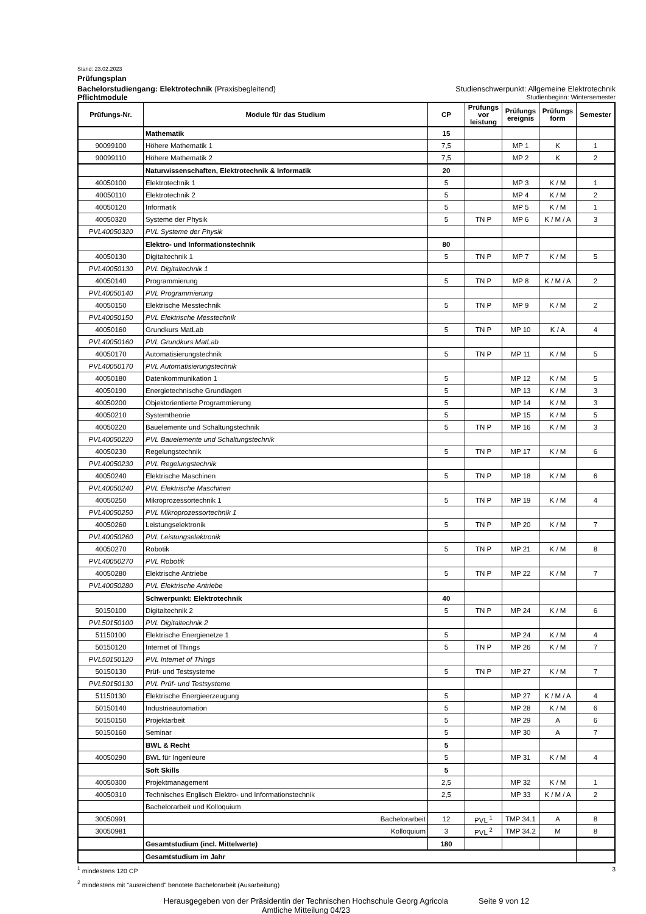Stand: 23.02.2023
Prüfungsplan
Bachelorstudiengang: Elektrotechnik (Praxisbegleitend) Studienschwerpunkt: Allgemeine Elektrotechnik
Pflichtmodule Studienbeginn: Wintersemester
| Prüfungs-Nr. | Module für das Studium | CP | Prüfungs vor leistung | Prüfungs ereignis | Prüfungs form | Semester |
| --- | --- | --- | --- | --- | --- | --- |
| | Mathematik | 15 | | | | |
| 90099100 | Höhere Mathematik 1 | 7,5 | | MP 1 | K | 1 |
| 90099110 | Höhere Mathematik 2 | 7,5 | | MP 2 | K | 2 |
| | Naturwissenschaften, Elektrotechnik & Informatik | 20 | | | | |
| 40050100 | Elektrotechnik 1 | 5 | | MP 3 | K / M | 1 |
| 40050110 | Elektrotechnik 2 | 5 | | MP 4 | K / M | 2 |
| 40050120 | Informatik | 5 | | MP 5 | K / M | 1 |
| 40050320 | Systeme der Physik | 5 | TN P | MP 6 | K / M / A | 3 |
| PVL40050320 | PVL Systeme der Physik | | | | | |
| | Elektro- und Informationstechnik | 80 | | | | |
| 40050130 | Digitaltechnik 1 | 5 | TN P | MP 7 | K / M | 5 |
| PVL40050130 | PVL Digitaltechnik 1 | | | | | |
| 40050140 | Programmierung | 5 | TN P | MP 8 | K / M / A | 2 |
| PVL40050140 | PVL Programmierung | | | | | |
| 40050150 | Elektrische Messtechnik | 5 | TN P | MP 9 | K / M | 2 |
| PVL40050150 | PVL Elektrische Messtechnik | | | | | |
| 40050160 | Grundkurs MatLab | 5 | TN P | MP 10 | K / A | 4 |
| PVL40050160 | PVL Grundkurs MatLab | | | | | |
| 40050170 | Automatisierungstechnik | 5 | TN P | MP 11 | K / M | 5 |
| PVL40050170 | PVL Automatisierungstechnik | | | | | |
| 40050180 | Datenkommunikation 1 | 5 | | MP 12 | K / M | 5 |
| 40050190 | Energietechnische Grundlagen | 5 | | MP 13 | K / M | 3 |
| 40050200 | Objektorientierte Programmierung | 5 | | MP 14 | K / M | 3 |
| 40050210 | Systemtheorie | 5 | | MP 15 | K / M | 5 |
| 40050220 | Bauelemente und Schaltungstechnik | 5 | TN P | MP 16 | K / M | 3 |
| PVL40050220 | PVL Bauelemente und Schaltungstechnik | | | | | |
| 40050230 | Regelungstechnik | 5 | TN P | MP 17 | K / M | 6 |
| PVL40050230 | PVL Regelungstechnik | | | | | |
| 40050240 | Elektrische Maschinen | 5 | TN P | MP 18 | K / M | 6 |
| PVL40050240 | PVL Elektrische Maschinen | | | | | |
| 40050250 | Mikroprozessortechnik 1 | 5 | TN P | MP 19 | K / M | 4 |
| PVL40050250 | PVL Mikroprozessortechnik 1 | | | | | |
| 40050260 | Leistungselektronik | 5 | TN P | MP 20 | K / M | 7 |
| PVL40050260 | PVL Leistungselektronik | | | | | |
| 40050270 | Robotik | 5 | TN P | MP 21 | K / M | 8 |
| PVL40050270 | PVL Robotik | | | | | |
| 40050280 | Elektrische Antriebe | 5 | TN P | MP 22 | K / M | 7 |
| PVL40050280 | PVL Elektrische Antriebe | | | | | |
| | Schwerpunkt: Elektrotechnik | 40 | | | | |
| 50150100 | Digitaltechnik 2 | 5 | TN P | MP 24 | K / M | 6 |
| PVL50150100 | PVL Digitaltechnik 2 | | | | | |
| 51150100 | Elektrische Energienetze 1 | 5 | | MP 24 | K / M | 4 |
| 50150120 | Internet of Things | 5 | TN P | MP 26 | K / M | 7 |
| PVL50150120 | PVL Internet of Things | | | | | |
| 50150130 | Prüf- und Testsysteme | 5 | TN P | MP 27 | K / M | 7 |
| PVL50150130 | PVL Prüf- und Testsysteme | | | | | |
| 51150130 | Elektrische Energieerzeugung | 5 | | MP 27 | K / M / A | 4 |
| 50150140 | Industrieautomation | 5 | | MP 28 | K / M | 6 |
| 50150150 | Projektarbeit | 5 | | MP 29 | A | 6 |
| 50150160 | Seminar | 5 | | MP 30 | A | 7 |
| | BWL & Recht | 5 | | | | |
| 40050290 | BWL für Ingenieure | 5 | | MP 31 | K / M | 4 |
| | Soft Skills | 5 | | | | |
| 40050300 | Projektmanagement | 2,5 | | MP 32 | K / M | 1 |
| 40050310 | Technisches Englisch Elektro- und Informationstechnik | 2,5 | | MP 33 | K / M / A | 2 |
| | Bachelorarbeit und Kolloquium | | | | | |
| 30050991 | Bachelorarbeit | 12 | PVL <sup>1</sup> | TMP 34.1 | A | 8 |
| 30050981 | Kolloquium | 3 | PVL <sup>2</sup> | TMP 34.2 | M | 8 |
| | Gesamtstudium (incl. Mittelwerte) | 180 | | | | |
| | Gesamtstudium im Jahr | | | | | |
<sup>1</sup> mindestens 120 CP 3
<sup>2</sup> mindestens mit "ausreichend" benotete Bachelorarbeit (Ausarbeitung)
Herausgegeben von der Präsidentin der Technischen Hochschule Georg Agricola
Amtliche Mitteilung 04/23
Seite 9 von 12